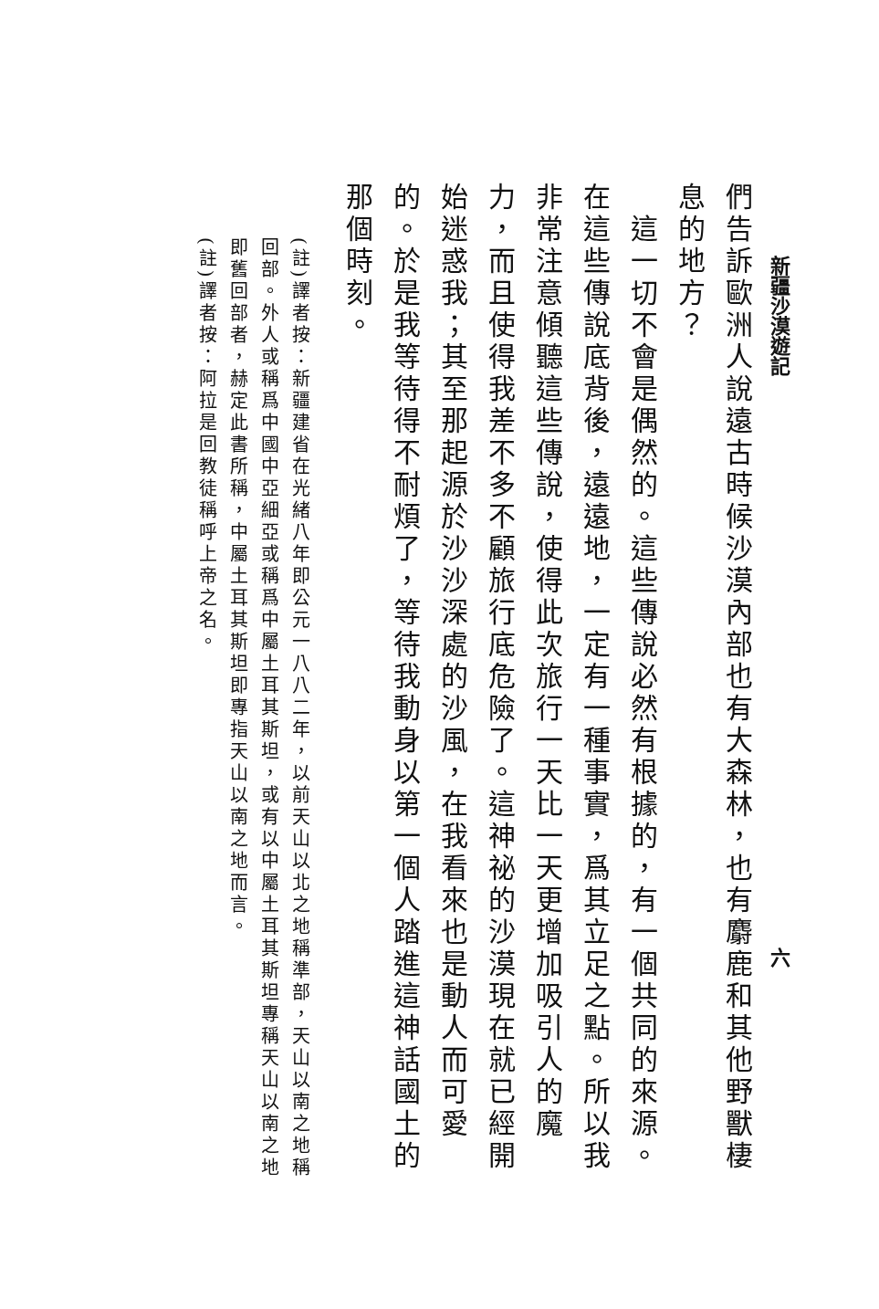新疆沙漠遊記 六
們告訴歐洲人說遠古時候沙漠內部也有大森林，也有麝鹿和其他野獸棲息的地方？
　這一切不會是偶然的。這些傳說必然有根據的，有一個共同的來源。在這些傳說底背後，遠遠地，一定有一種事實，爲其立足之點。所以我非常注意傾聽這些傳說，使得此次旅行一天比一天更增加吸引人的魔力，而且使得我差不多不顧旅行底危險了。這神祕的沙漠現在就已經開始迷惑我；其至那起源於沙沙深處的沙風，在我看來也是動人而可愛的。於是我等待得不耐煩了，等待我動身以第一個人踏進這神話國土的那個時刻。
(註)譯者按：新疆建省在光緒八年即公元一八八二年，以前天山以北之地稱準部，天山以南之地稱回部。外人或稱爲中國中亞細亞或稱爲中屬土耳其斯坦，或有以中屬土耳其斯坦專稱天山以南之地即舊回部者，赫定此書所稱，中屬土耳其斯坦即專指天山以南之地而言。
(註)譯者按：阿拉是回教徒稱呼上帝之名。